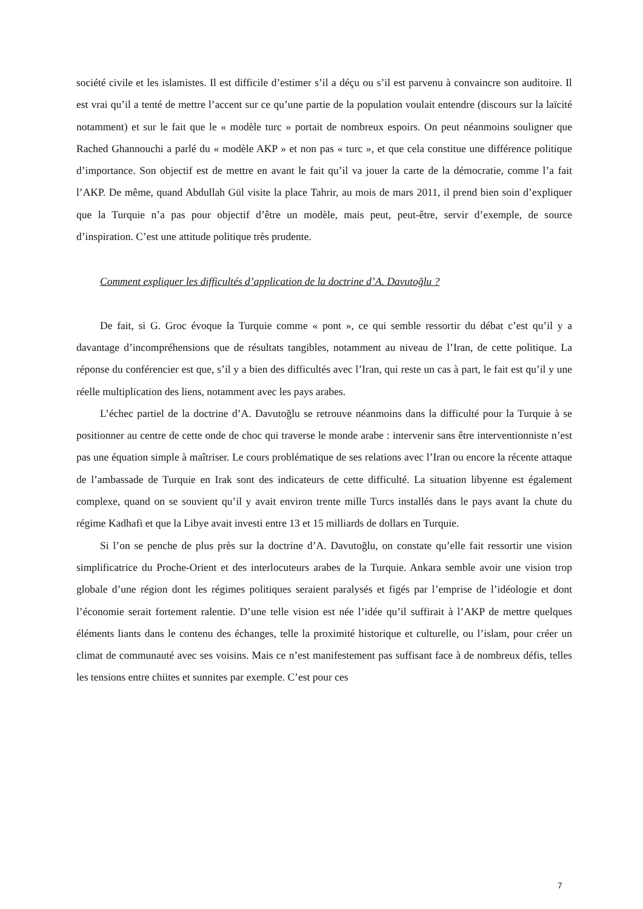société civile et les islamistes. Il est difficile d’estimer s’il a déçu ou s’il est parvenu à convaincre son auditoire. Il est vrai qu’il a tenté de mettre l’accent sur ce qu’une partie de la population voulait entendre (discours sur la laïcité notamment) et sur le fait que le « modèle turc » portait de nombreux espoirs. On peut néanmoins souligner que Rached Ghannouchi a parlé du « modèle AKP » et non pas « turc », et que cela constitue une différence politique d’importance. Son objectif est de mettre en avant le fait qu’il va jouer la carte de la démocratie, comme l’a fait l’AKP. De même, quand Abdullah Gül visite la place Tahrir, au mois de mars 2011, il prend bien soin d’expliquer que la Turquie n’a pas pour objectif d’être un modèle, mais peut, peut-être, servir d’exemple, de source d’inspiration. C’est une attitude politique très prudente.
Comment expliquer les difficultés d’application de la doctrine d’A. Davutoğlu ?
De fait, si G. Groc évoque la Turquie comme « pont », ce qui semble ressortir du débat c’est qu’il y a davantage d’incompréhensions que de résultats tangibles, notamment au niveau de l’Iran, de cette politique. La réponse du conférencier est que, s’il y a bien des difficultés avec l’Iran, qui reste un cas à part, le fait est qu’il y une réelle multiplication des liens, notamment avec les pays arabes.
L’échec partiel de la doctrine d’A. Davutoğlu se retrouve néanmoins dans la difficulté pour la Turquie à se positionner au centre de cette onde de choc qui traverse le monde arabe : intervenir sans être interventionniste n’est pas une équation simple à maîtriser. Le cours problématique de ses relations avec l’Iran ou encore la récente attaque de l’ambassade de Turquie en Irak sont des indicateurs de cette difficulté. La situation libyenne est également complexe, quand on se souvient qu’il y avait environ trente mille Turcs installés dans le pays avant la chute du régime Kadhafi et que la Libye avait investi entre 13 et 15 milliards de dollars en Turquie.
Si l’on se penche de plus près sur la doctrine d’A. Davutoğlu, on constate qu’elle fait ressortir une vision simplificatrice du Proche-Orient et des interlocuteurs arabes de la Turquie. Ankara semble avoir une vision trop globale d’une région dont les régimes politiques seraient paralysés et figés par l’emprise de l’idéologie et dont l’économie serait fortement ralentie. D’une telle vision est née l’idée qu’il suffirait à l’AKP de mettre quelques éléments liants dans le contenu des échanges, telle la proximité historique et culturelle, ou l’islam, pour créer un climat de communauté avec ses voisins. Mais ce n’est manifestement pas suffisant face à de nombreux défis, telles les tensions entre chiites et sunnites par exemple. C’est pour ces
7